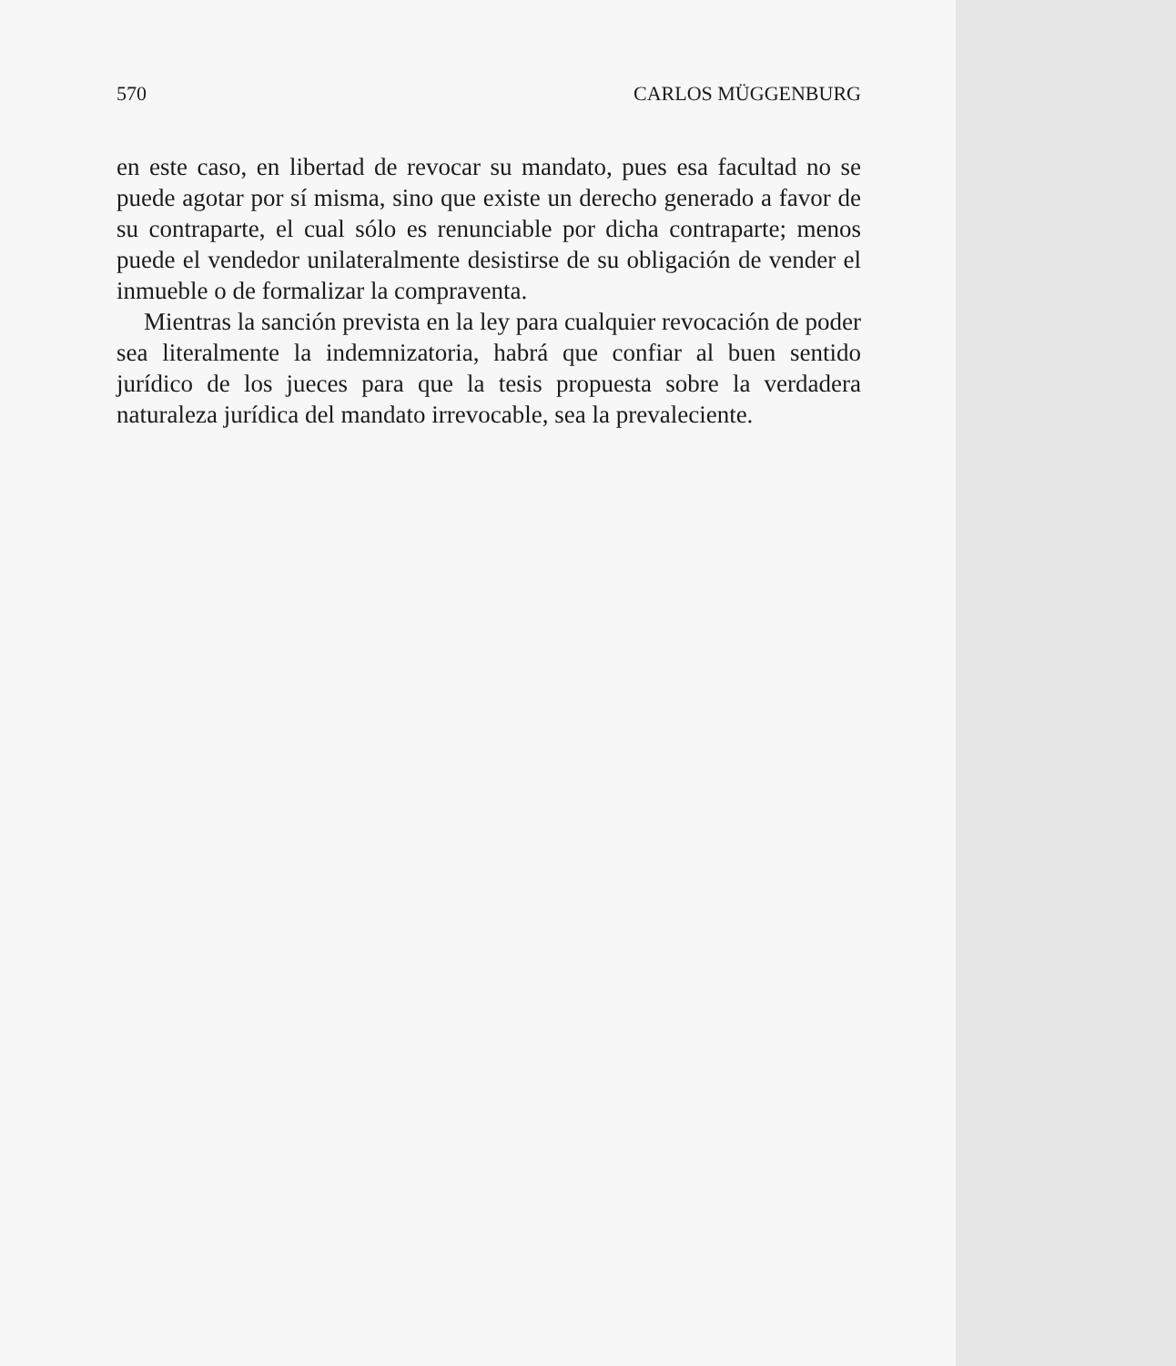570 CARLOS MÜGGENBURG
en este caso, en libertad de revocar su mandato, pues esa facultad no se puede agotar por sí misma, sino que existe un derecho generado a favor de su contraparte, el cual sólo es renunciable por dicha contraparte; menos puede el vendedor unilateralmente desistirse de su obligación de vender el inmueble o de formalizar la compraventa.
Mientras la sanción prevista en la ley para cualquier revocación de poder sea literalmente la indemnizatoria, habrá que confiar al buen sentido jurídico de los jueces para que la tesis propuesta sobre la verdadera naturaleza jurídica del mandato irrevocable, sea la prevaleciente.